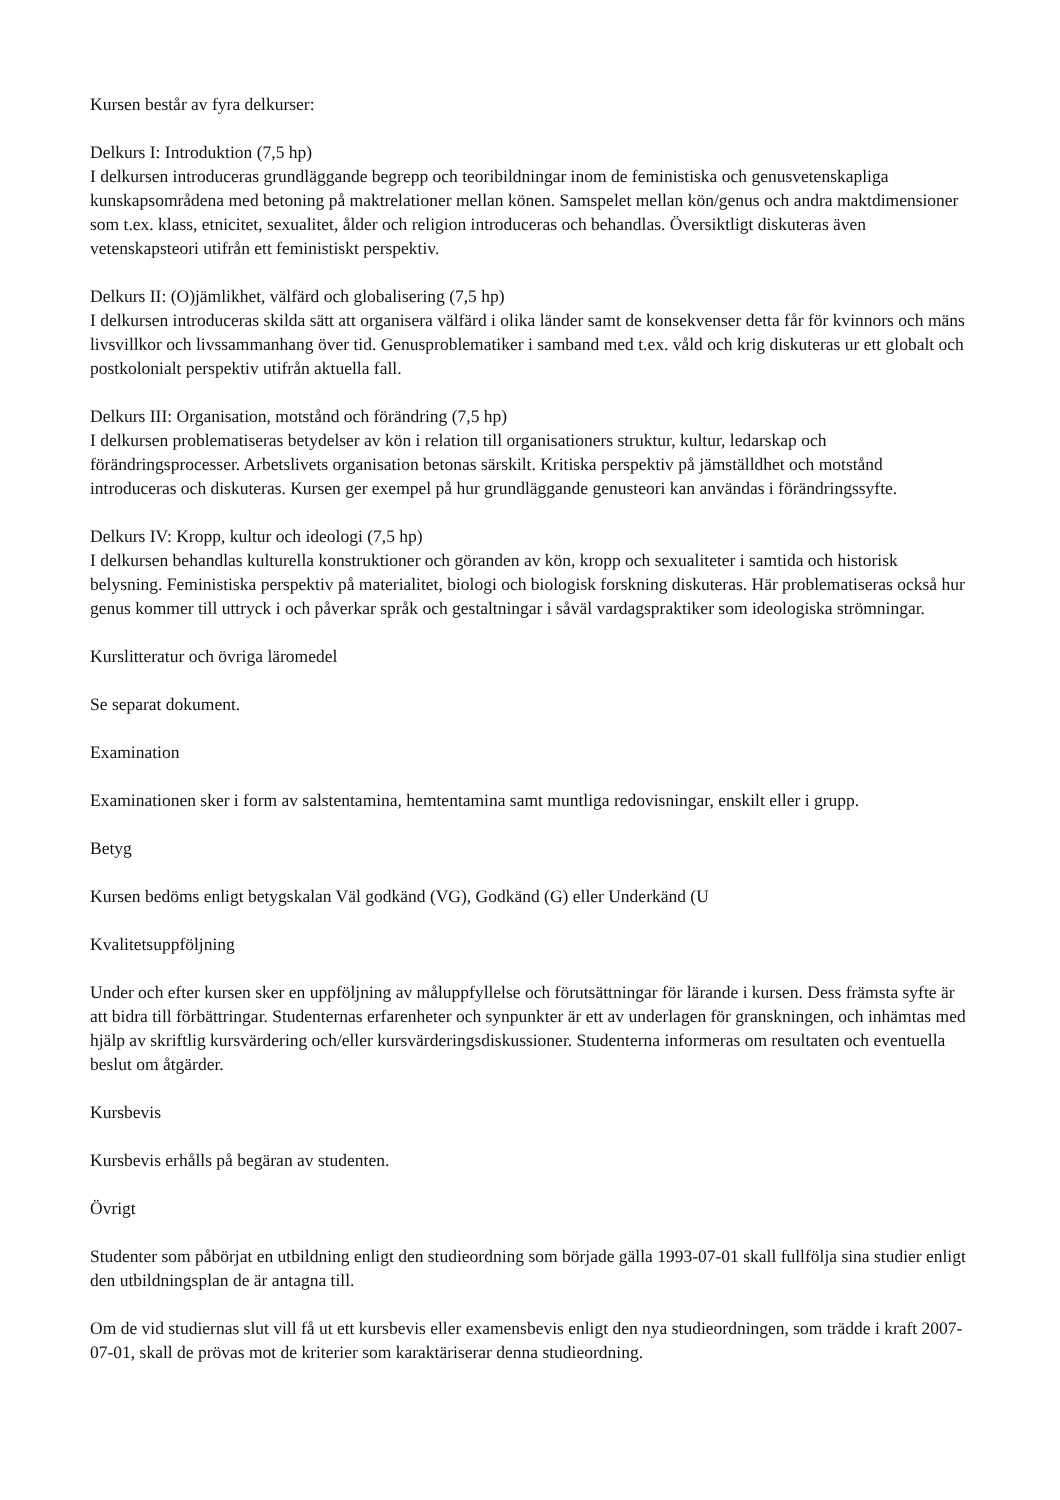Kursen består av fyra delkurser:
Delkurs I: Introduktion (7,5 hp)
I delkursen introduceras grundläggande begrepp och teoribildningar inom de feministiska och genusvetenskapliga kunskapsområdena med betoning på maktrelationer mellan könen. Samspelet mellan kön/genus och andra maktdimensioner som t.ex. klass, etnicitet, sexualitet, ålder och religion introduceras och behandlas. Översiktligt diskuteras även vetenskapsteori utifrån ett feministiskt perspektiv.
Delkurs II: (O)jämlikhet, välfärd och globalisering (7,5 hp)
I delkursen introduceras skilda sätt att organisera välfärd i olika länder samt de konsekvenser detta får för kvinnors och mäns livsvillkor och livssammanhang över tid. Genusproblematiker i samband med t.ex. våld och krig diskuteras ur ett globalt och postkolonialt perspektiv utifrån aktuella fall.
Delkurs III: Organisation, motstånd och förändring (7,5 hp)
I delkursen problematiseras betydelser av kön i relation till organisationers struktur, kultur, ledarskap och förändringsprocesser. Arbetslivets organisation betonas särskilt. Kritiska perspektiv på jämställdhet och motstånd introduceras och diskuteras. Kursen ger exempel på hur grundläggande genusteori kan användas i förändringssyfte.
Delkurs IV: Kropp, kultur och ideologi (7,5 hp)
I delkursen behandlas kulturella konstruktioner och göranden av kön, kropp och sexualiteter i samtida och historisk belysning. Feministiska perspektiv på materialitet, biologi och biologisk forskning diskuteras. Här problematiseras också hur genus kommer till uttryck i och påverkar språk och gestaltningar i såväl vardagspraktiker som ideologiska strömningar.
Kurslitteratur och övriga läromedel
Se separat dokument.
Examination
Examinationen sker i form av salstentamina, hemtentamina samt muntliga redovisningar, enskilt eller i grupp.
Betyg
Kursen bedöms enligt betygskalan Väl godkänd (VG), Godkänd (G) eller Underkänd (U
Kvalitetsuppföljning
Under och efter kursen sker en uppföljning av måluppfyllelse och förutsättningar för lärande i kursen. Dess främsta syfte är att bidra till förbättringar. Studenternas erfarenheter och synpunkter är ett av underlagen för granskningen, och inhämtas med hjälp av skriftlig kursvärdering och/eller kursvärderingsdiskussioner. Studenterna informeras om resultaten och eventuella beslut om åtgärder.
Kursbevis
Kursbevis erhålls på begäran av studenten.
Övrigt
Studenter som påbörjat en utbildning enligt den studieordning som började gälla 1993-07-01 skall fullfölja sina studier enligt den utbildningsplan de är antagna till.
Om de vid studiernas slut vill få ut ett kursbevis eller examensbevis enligt den nya studieordningen, som trädde i kraft 2007-07-01, skall de prövas mot de kriterier som karaktäriserar denna studieordning.